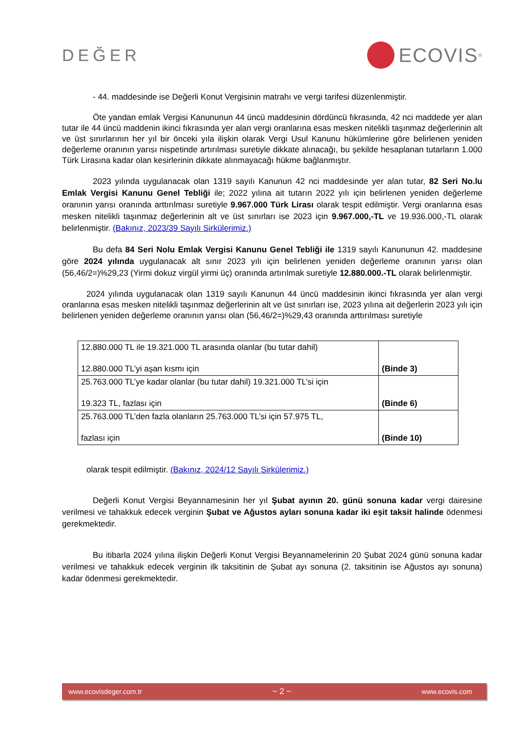DEĞER
ECOVIS<sup>®</sup>
- 44. maddesinde ise Değerli Konut Vergisinin matrahı ve vergi tarifesi düzenlenmiştir.
Öte yandan emlak Vergisi Kanununun 44 üncü maddesinin dördüncü fıkrasında, 42 nci maddede yer alan tutar ile 44 üncü maddenin ikinci fıkrasında yer alan vergi oranlarına esas mesken nitelikli taşınmaz değerlerinin alt ve üst sınırlarının her yıl bir önceki yıla ilişkin olarak Vergi Usul Kanunu hükümlerine göre belirlenen yeniden değerleme oranının yarısı nispetinde artırılması suretiyle dikkate alınacağı, bu şekilde hesaplanan tutarların 1.000 Türk Lirasına kadar olan kesirlerinin dikkate alınmayacağı hükme bağlanmıştır.
2023 yılında uygulanacak olan 1319 sayılı Kanunun 42 nci maddesinde yer alan tutar, 82 Seri No.lu Emlak Vergisi Kanunu Genel Tebliği ile; 2022 yılına ait tutarın 2022 yılı için belirlenen yeniden değerleme oranının yarısı oranında arttırılması suretiyle 9.967.000 Türk Lirası olarak tespit edilmiştir. Vergi oranlarına esas mesken nitelikli taşınmaz değerlerinin alt ve üst sınırları ise 2023 için 9.967.000,-TL ve 19.936.000,-TL olarak belirlenmiştir. (Bakınız, 2023/39 Sayılı Sirkülerimiz.)
Bu defa 84 Seri Nolu Emlak Vergisi Kanunu Genel Tebliği ile 1319 sayılı Kanununun 42. maddesine göre 2024 yılında uygulanacak alt sınır 2023 yılı için belirlenen yeniden değerleme oranının yarısı olan (56,46/2=)%29,23 (Yirmi dokuz virgül yirmi üç) oranında artırılmak suretiyle 12.880.000.-TL olarak belirlenmiştir.
2024 yılında uygulanacak olan 1319 sayılı Kanunun 44 üncü maddesinin ikinci fıkrasında yer alan vergi oranlarına esas mesken nitelikli taşınmaz değerlerinin alt ve üst sınırları ise, 2023 yılına ait değerlerin 2023 yılı için belirlenen yeniden değerleme oranının yarısı olan (56,46/2=)%29,43 oranında arttırılması suretiyle
| 12.880.000 TL ile 19.321.000 TL arasında olanlar (bu tutar dahil) 12.880.000 TL’yi aşan kısmı için | (Binde 3) |
| 25.763.000 TL’ye kadar olanlar (bu tutar dahil) 19.321.000 TL’si için 19.323 TL, fazlası için | (Binde 6) |
| 25.763.000 TL’den fazla olanların 25.763.000 TL’si için 57.975 TL, fazlası için | (Binde 10) |
olarak tespit edilmiştir. (Bakınız, 2024/12 Sayılı Sirkülerimiz.)
Değerli Konut Vergisi Beyannamesinin her yıl Şubat ayının 20. günü sonuna kadar vergi dairesine verilmesi ve tahakkuk edecek verginin Şubat ve Ağustos ayları sonuna kadar iki eşit taksit halinde ödenmesi gerekmektedir.
Bu itibarla 2024 yılına ilişkin Değerli Konut Vergisi Beyannamelerinin 20 Şubat 2024 günü sonuna kadar verilmesi ve tahakkuk edecek verginin ilk taksitinin de Şubat ayı sonuna (2. taksitinin ise Ağustos ayı sonuna) kadar ödenmesi gerekmektedir.
www.ecovisdeger.com.tr ~ 2 ~ www.ecovis.com